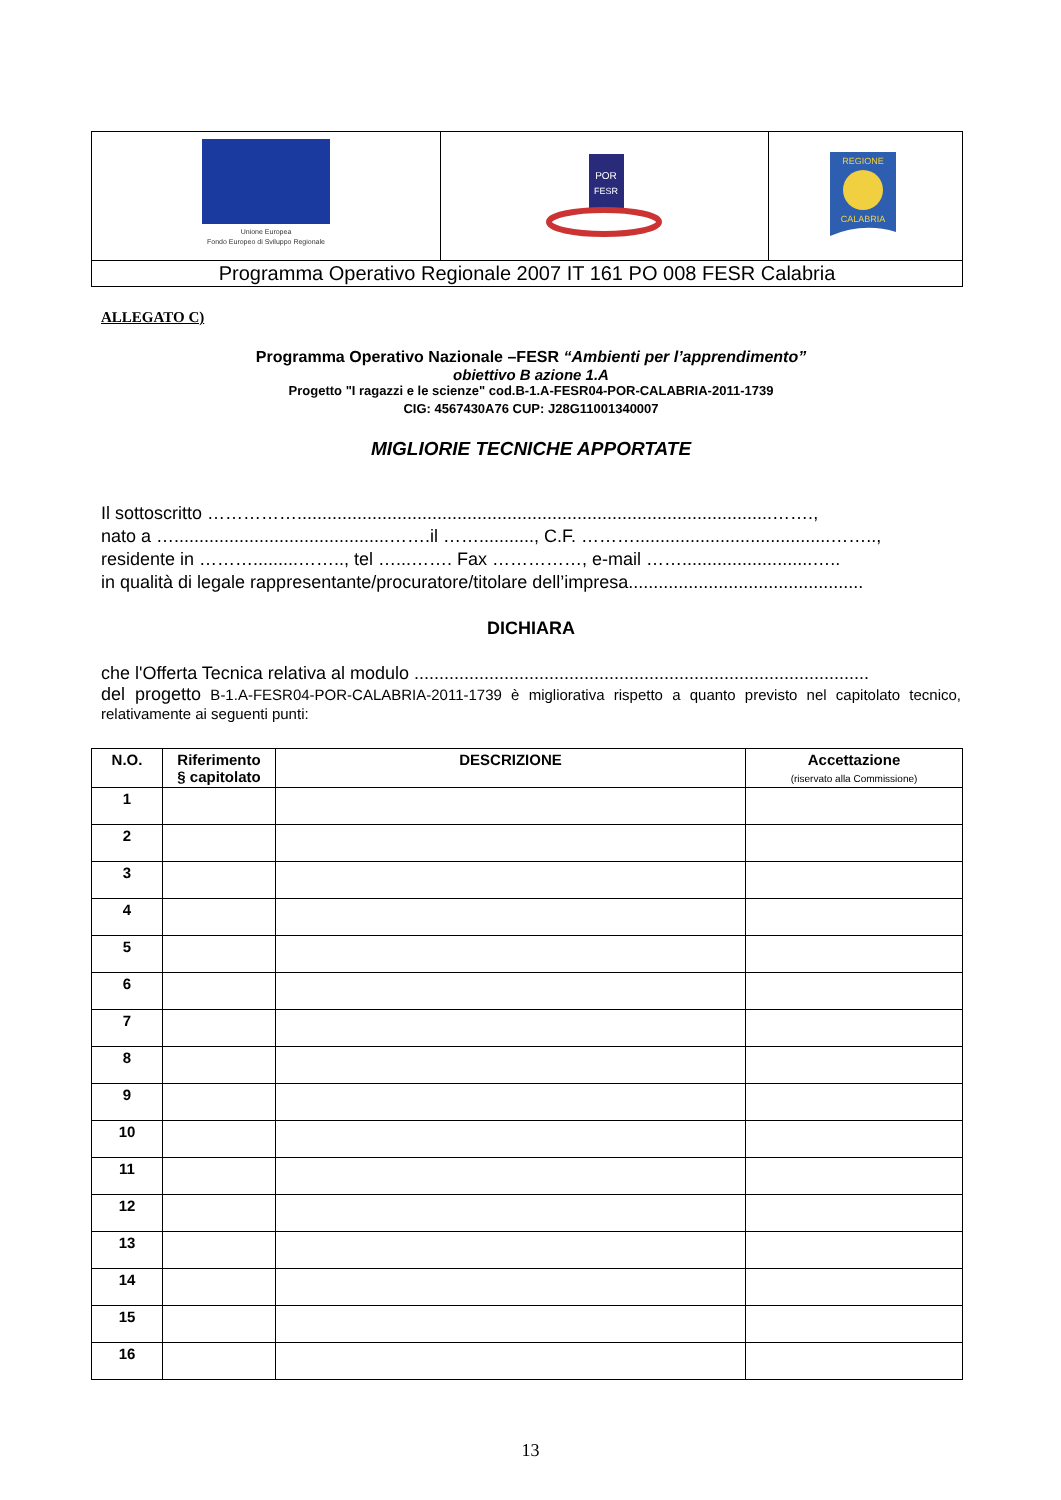| Unione Europea Fondo Europeo di Sviluppo Regionale | POR FESR | REGIONE CALABRIA |
| Programma Operativo Regionale 2007 IT 161 PO 008 FESR Calabria | | |
ALLEGATO C)
Programma Operativo Nazionale –FESR “Ambienti per l’apprendimento”
obiettivo B azione 1.A
Progetto "I ragazzi e le scienze" cod.B-1.A-FESR04-POR-CALABRIA-2011-1739
CIG: 4567430A76 CUP: J28G11001340007
MIGLIORIE TECNICHE APPORTATE
Il sottoscritto ……………...............................................................................................…….,
nato a …...........................................…….il ……..........., C.F. ……….......................................……..,
residente in ……….........…….., tel …...……. Fax ……………, e-mail ……..........................…..
in qualità di legale rappresentante/procuratore/titolare dell’impresa...............................................
DICHIARA
che l'Offerta Tecnica relativa al modulo ...........................................................................................
del progetto B-1.A-FESR04-POR-CALABRIA-2011-1739 è migliorativa rispetto a quanto previsto nel capitolato tecnico, relativamente ai seguenti punti:
| N.O. | Riferimento § capitolato | DESCRIZIONE | Accettazione (riservato alla Commissione) |
| --- | --- | --- | --- |
| 1 | | | |
| 2 | | | |
| 3 | | | |
| 4 | | | |
| 5 | | | |
| 6 | | | |
| 7 | | | |
| 8 | | | |
| 9 | | | |
| 10 | | | |
| 11 | | | |
| 12 | | | |
| 13 | | | |
| 14 | | | |
| 15 | | | |
| 16 | | | |
13